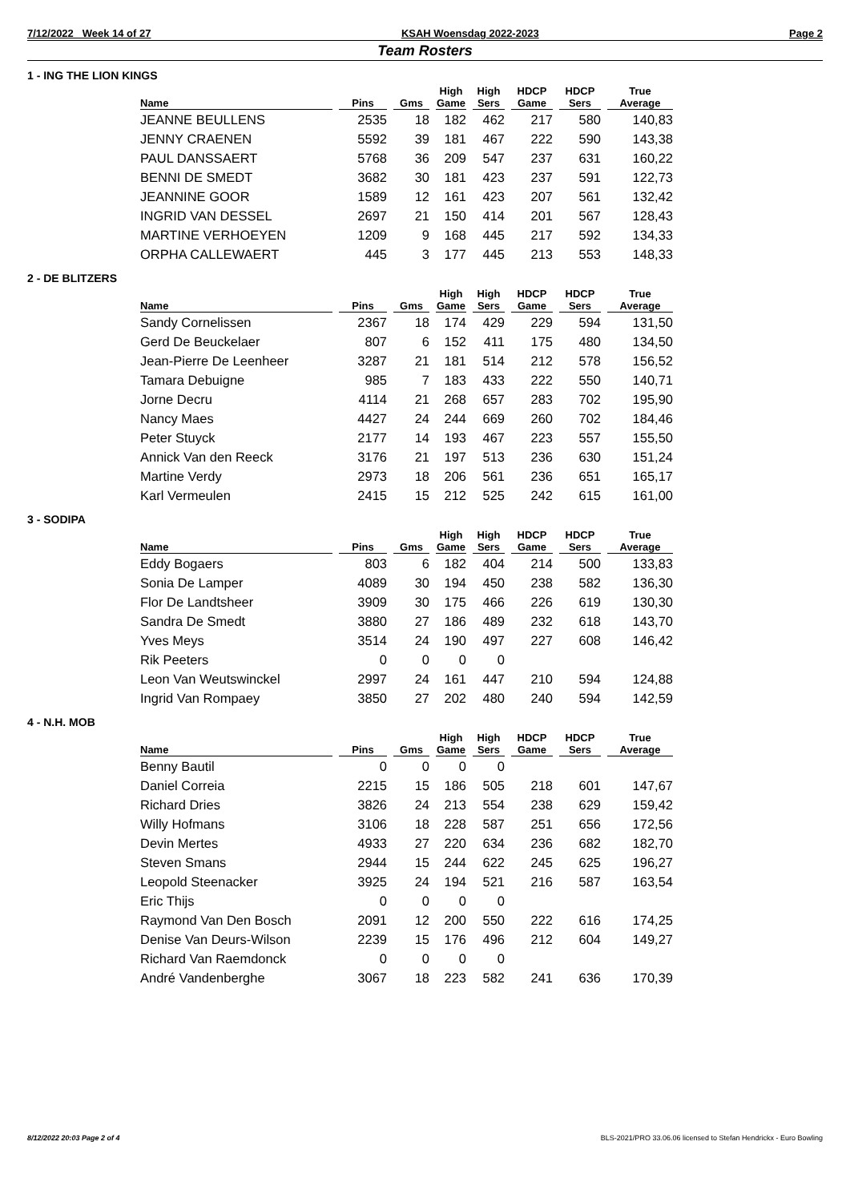7/12/2022 Week 14 of 27 KSAH Woensdag 2022-2023 Page 2
Team Rosters
1 - ING THE LION KINGS
| Name | Pins | Gms | High Game | High Sers | HDCP Game | HDCP Sers | True Average |
| --- | --- | --- | --- | --- | --- | --- | --- |
| JEANNE BEULLENS | 2535 | 18 | 182 | 462 | 217 | 580 | 140,83 |
| JENNY CRAENEN | 5592 | 39 | 181 | 467 | 222 | 590 | 143,38 |
| PAUL DANSSAERT | 5768 | 36 | 209 | 547 | 237 | 631 | 160,22 |
| BENNI DE SMEDT | 3682 | 30 | 181 | 423 | 237 | 591 | 122,73 |
| JEANNINE GOOR | 1589 | 12 | 161 | 423 | 207 | 561 | 132,42 |
| INGRID VAN DESSEL | 2697 | 21 | 150 | 414 | 201 | 567 | 128,43 |
| MARTINE VERHOEYEN | 1209 | 9 | 168 | 445 | 217 | 592 | 134,33 |
| ORPHA CALLEWAERT | 445 | 3 | 177 | 445 | 213 | 553 | 148,33 |
2 - DE BLITZERS
| Name | Pins | Gms | High Game | High Sers | HDCP Game | HDCP Sers | True Average |
| --- | --- | --- | --- | --- | --- | --- | --- |
| Sandy Cornelissen | 2367 | 18 | 174 | 429 | 229 | 594 | 131,50 |
| Gerd De Beuckelaer | 807 | 6 | 152 | 411 | 175 | 480 | 134,50 |
| Jean-Pierre De Leenheer | 3287 | 21 | 181 | 514 | 212 | 578 | 156,52 |
| Tamara Debuigne | 985 | 7 | 183 | 433 | 222 | 550 | 140,71 |
| Jorne Decru | 4114 | 21 | 268 | 657 | 283 | 702 | 195,90 |
| Nancy Maes | 4427 | 24 | 244 | 669 | 260 | 702 | 184,46 |
| Peter Stuyck | 2177 | 14 | 193 | 467 | 223 | 557 | 155,50 |
| Annick Van den Reeck | 3176 | 21 | 197 | 513 | 236 | 630 | 151,24 |
| Martine Verdy | 2973 | 18 | 206 | 561 | 236 | 651 | 165,17 |
| Karl Vermeulen | 2415 | 15 | 212 | 525 | 242 | 615 | 161,00 |
3 - SODIPA
| Name | Pins | Gms | High Game | High Sers | HDCP Game | HDCP Sers | True Average |
| --- | --- | --- | --- | --- | --- | --- | --- |
| Eddy Bogaers | 803 | 6 | 182 | 404 | 214 | 500 | 133,83 |
| Sonia De Lamper | 4089 | 30 | 194 | 450 | 238 | 582 | 136,30 |
| Flor De Landtsheer | 3909 | 30 | 175 | 466 | 226 | 619 | 130,30 |
| Sandra De Smedt | 3880 | 27 | 186 | 489 | 232 | 618 | 143,70 |
| Yves Meys | 3514 | 24 | 190 | 497 | 227 | 608 | 146,42 |
| Rik Peeters | 0 | 0 | 0 | 0 | | | |
| Leon Van Weutswinckel | 2997 | 24 | 161 | 447 | 210 | 594 | 124,88 |
| Ingrid Van Rompaey | 3850 | 27 | 202 | 480 | 240 | 594 | 142,59 |
4 - N.H. MOB
| Name | Pins | Gms | High Game | High Sers | HDCP Game | HDCP Sers | True Average |
| --- | --- | --- | --- | --- | --- | --- | --- |
| Benny Bautil | 0 | 0 | 0 | 0 | | | |
| Daniel Correia | 2215 | 15 | 186 | 505 | 218 | 601 | 147,67 |
| Richard Dries | 3826 | 24 | 213 | 554 | 238 | 629 | 159,42 |
| Willy Hofmans | 3106 | 18 | 228 | 587 | 251 | 656 | 172,56 |
| Devin Mertes | 4933 | 27 | 220 | 634 | 236 | 682 | 182,70 |
| Steven Smans | 2944 | 15 | 244 | 622 | 245 | 625 | 196,27 |
| Leopold Steenacker | 3925 | 24 | 194 | 521 | 216 | 587 | 163,54 |
| Eric Thijs | 0 | 0 | 0 | 0 | | | |
| Raymond Van Den Bosch | 2091 | 12 | 200 | 550 | 222 | 616 | 174,25 |
| Denise Van Deurs-Wilson | 2239 | 15 | 176 | 496 | 212 | 604 | 149,27 |
| Richard Van Raemdonck | 0 | 0 | 0 | 0 | | | |
| André Vandenberghe | 3067 | 18 | 223 | 582 | 241 | 636 | 170,39 |
8/12/2022 20:03 Page 2 of 4 BLS-2021/PRO 33.06.06 licensed to Stefan Hendrickx - Euro Bowling